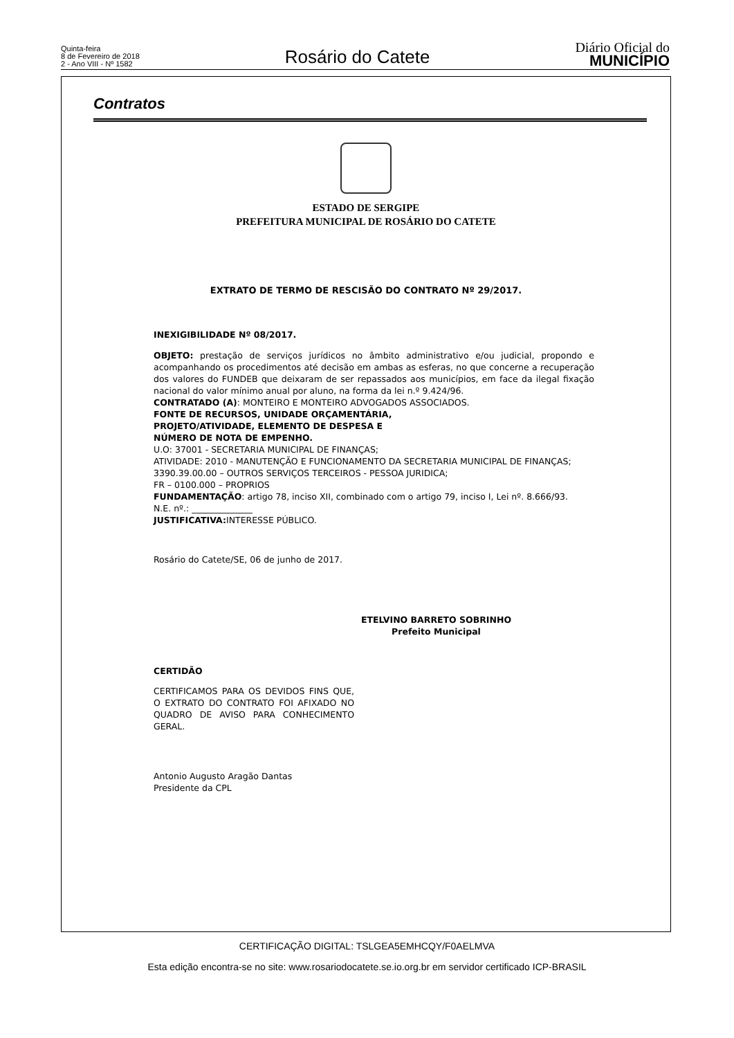Quinta-feira
8 de Fevereiro de 2018
2 - Ano VIII - Nº 1582
Rosário do Catete
Diário Oficial do
MUNICÍPIO
Contratos
ESTADO DE SERGIPE
PREFEITURA MUNICIPAL DE ROSÁRIO DO CATETE
EXTRATO DE TERMO DE RESCISÃO DO CONTRATO Nº 29/2017.
INEXIGIBILIDADE Nº 08/2017.
OBJETO: prestação de serviços jurídicos no âmbito administrativo e/ou judicial, propondo e acompanhando os procedimentos até decisão em ambas as esferas, no que concerne a recuperação dos valores do FUNDEB que deixaram de ser repassados aos municípios, em face da ilegal fixação nacional do valor mínimo anual por aluno, na forma da lei n.º 9.424/96.
CONTRATADO (A): MONTEIRO E MONTEIRO ADVOGADOS ASSOCIADOS.
FONTE DE RECURSOS, UNIDADE ORÇAMENTÁRIA,
PROJETO/ATIVIDADE, ELEMENTO DE DESPESA E
NÚMERO DE NOTA DE EMPENHO.
U.O: 37001 - SECRETARIA MUNICIPAL DE FINANÇAS;
ATIVIDADE: 2010 - MANUTENÇÃO E FUNCIONAMENTO DA SECRETARIA MUNICIPAL DE FINANÇAS;
3390.39.00.00 – OUTROS SERVIÇOS TERCEIROS - PESSOA JURIDICA;
FR – 0100.000 – PROPRIOS
FUNDAMENTAÇÃO: artigo 78, inciso XII, combinado com o artigo 79, inciso I, Lei nº. 8.666/93.
N.E. nº.: ______________
JUSTIFICATIVA: INTERESSE PÚBLICO.
Rosário do Catete/SE, 06 de junho de 2017.
ETELVINO BARRETO SOBRINHO
Prefeito Municipal
CERTIDÃO
CERTIFICAMOS PARA OS DEVIDOS FINS QUE, O EXTRATO DO CONTRATO FOI AFIXADO NO QUADRO DE AVISO PARA CONHECIMENTO GERAL.
Antonio Augusto Aragão Dantas
Presidente da CPL
CERTIFICAÇÃO DIGITAL: TSLGEA5EMHCQY/F0AELMVA
Esta edição encontra-se no site: www.rosariodocatete.se.io.org.br em servidor certificado ICP-BRASIL